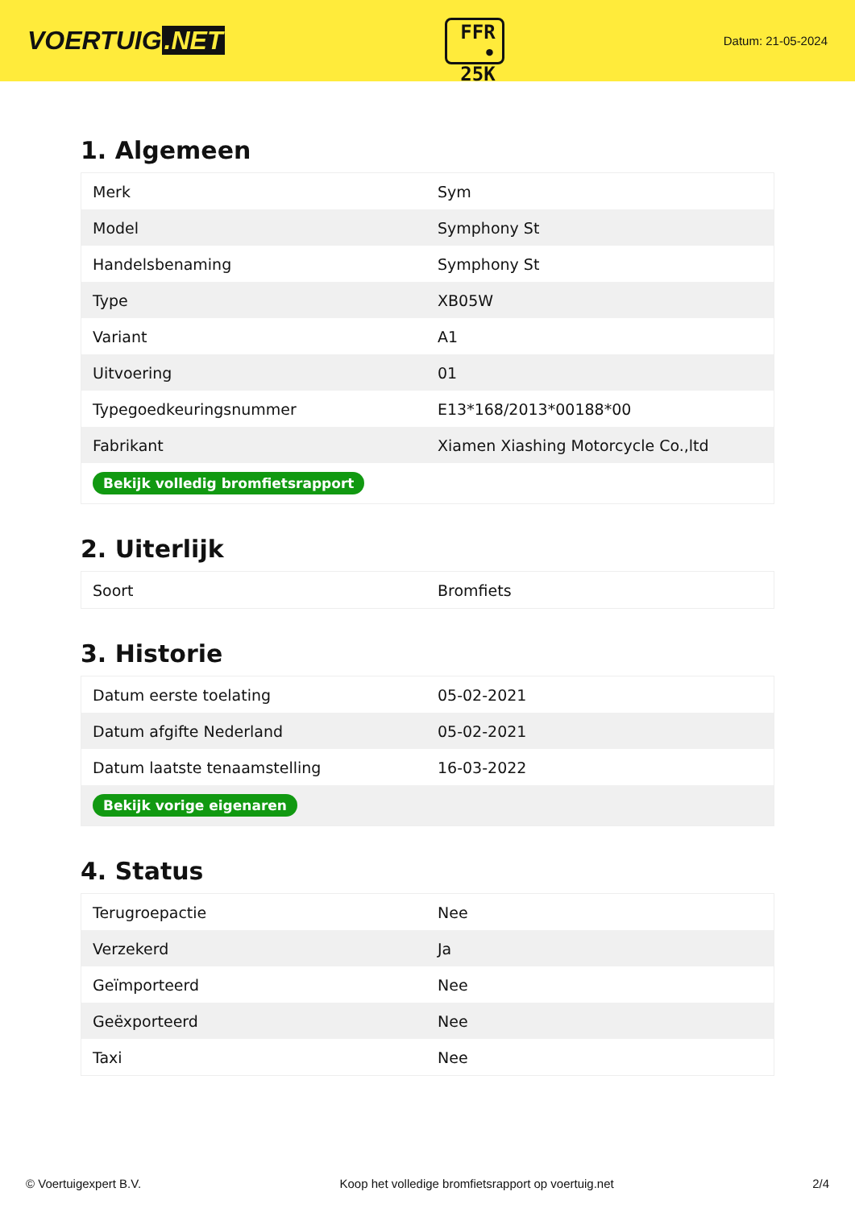VOERTUIG.NET
FFR
• 25K
Datum: 21-05-2024
1. Algemeen
| Merk | Sym |
| Model | Symphony St |
| Handelsbenaming | Symphony St |
| Type | XB05W |
| Variant | A1 |
| Uitvoering | 01 |
| Typegoedkeuringsnummer | E13*168/2013*00188*00 |
| Fabrikant | Xiamen Xiashing Motorcycle Co.,ltd |
| Bekijk volledig bromfietsrapport | |
2. Uiterlijk
| Soort | Bromfiets |
3. Historie
| Datum eerste toelating | 05-02-2021 |
| Datum afgifte Nederland | 05-02-2021 |
| Datum laatste tenaamstelling | 16-03-2022 |
| Bekijk vorige eigenaren | |
4. Status
| Terugroepactie | Nee |
| Verzekerd | Ja |
| Geïmporteerd | Nee |
| Geëxporteerd | Nee |
| Taxi | Nee |
© Voertuigexpert B.V. Koop het volledige bromfietsrapport op voertuig.net 2/4